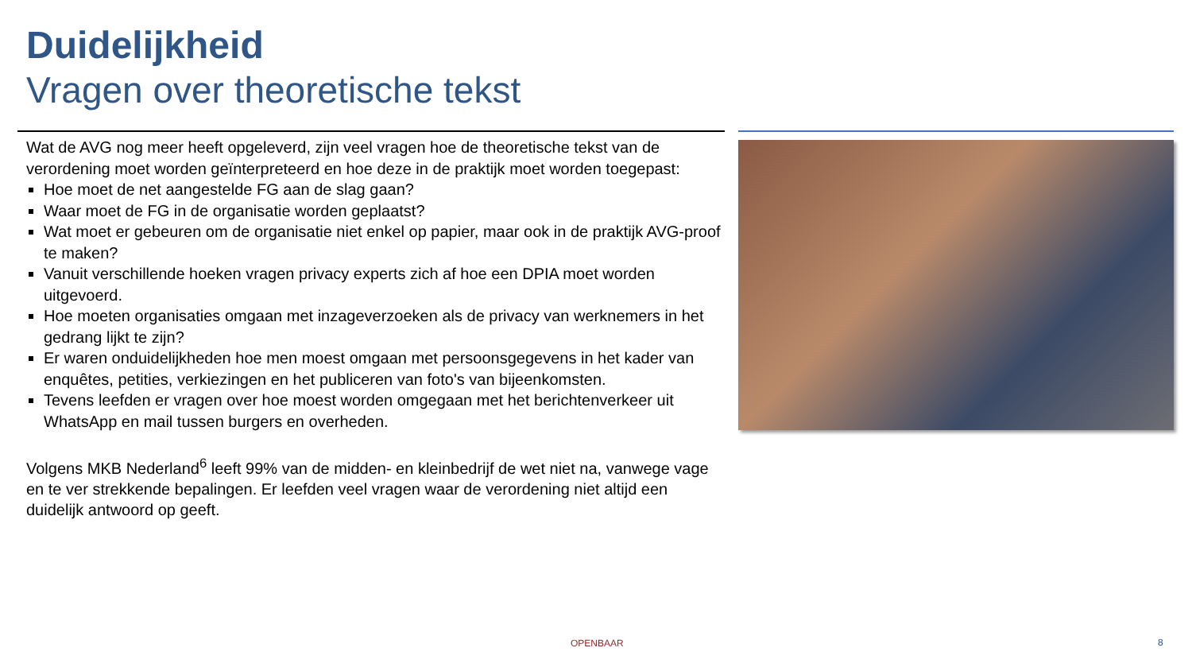Duidelijkheid
Vragen over theoretische tekst
Wat de AVG nog meer heeft opgeleverd, zijn veel vragen hoe de theoretische tekst van de verordening moet worden geïnterpreteerd en hoe deze in de praktijk moet worden toegepast:
Hoe moet de net aangestelde FG aan de slag gaan?
Waar moet de FG in de organisatie worden geplaatst?
Wat moet er gebeuren om de organisatie niet enkel op papier, maar ook in de praktijk AVG-proof te maken?
Vanuit verschillende hoeken vragen privacy experts zich af hoe een DPIA moet worden uitgevoerd.
Hoe moeten organisaties omgaan met inzageverzoeken als de privacy van werknemers in het gedrang lijkt te zijn?
Er waren onduidelijkheden hoe men moest omgaan met persoonsgegevens in het kader van enquêtes, petities, verkiezingen en het publiceren van foto's van bijeenkomsten.
Tevens leefden er vragen over hoe moest worden omgegaan met het berichtenverkeer uit WhatsApp en mail tussen burgers en overheden.
Volgens MKB Nederland<sup>6</sup> leeft 99% van de midden- en kleinbedrijf de wet niet na, vanwege vage en te ver strekkende bepalingen. Er leefden veel vragen waar de verordening niet altijd een duidelijk antwoord op geeft.
OPENBAAR 8